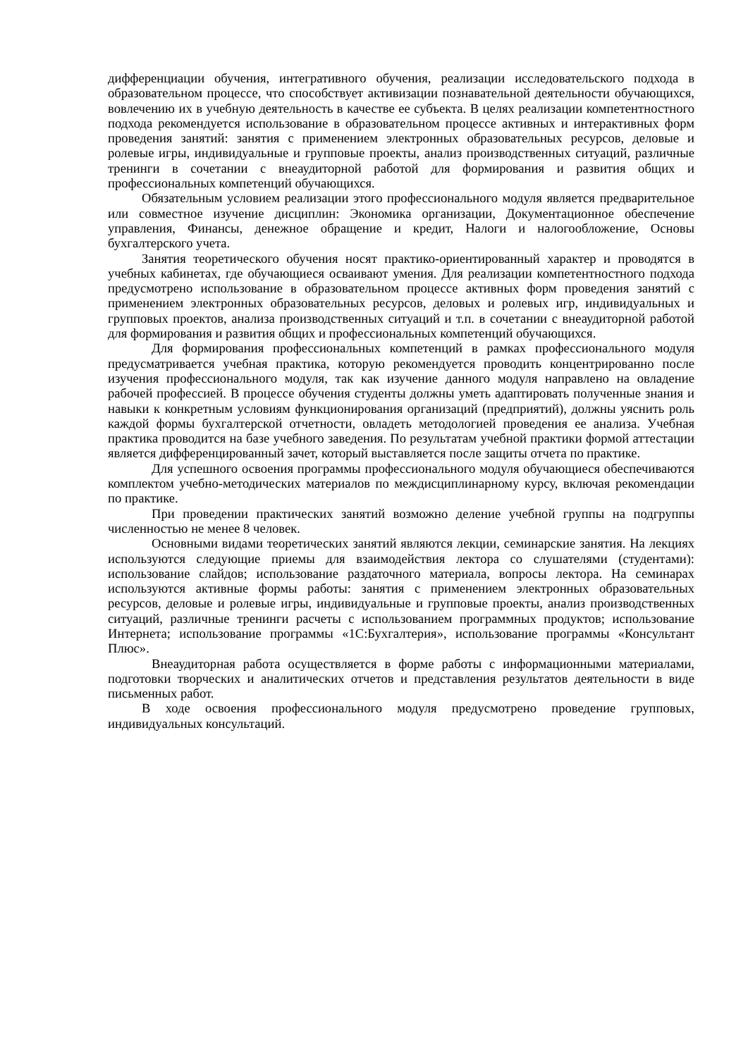дифференциации обучения, интегративного обучения, реализации исследовательского подхода в образовательном процессе, что способствует активизации познавательной деятельности обучающихся, вовлечению их в учебную деятельность в качестве ее субъекта. В целях реализации компетентностного подхода рекомендуется использование в образовательном процессе активных и интерактивных форм проведения занятий: занятия с применением электронных образовательных ресурсов, деловые и ролевые игры, индивидуальные и групповые проекты, анализ производственных ситуаций, различные тренинги в сочетании с внеаудиторной работой для формирования и развития общих и профессиональных компетенций обучающихся.
Обязательным условием реализации этого профессионального модуля является предварительное или совместное изучение дисциплин: Экономика организации, Документационное обеспечение управления, Финансы, денежное обращение и кредит, Налоги и налогообложение, Основы бухгалтерского учета.
Занятия теоретического обучения носят практико-ориентированный характер и проводятся в учебных кабинетах, где обучающиеся осваивают умения. Для реализации компетентностного подхода предусмотрено использование в образовательном процессе активных форм проведения занятий с применением электронных образовательных ресурсов, деловых и ролевых игр, индивидуальных и групповых проектов, анализа производственных ситуаций и т.п. в сочетании с внеаудиторной работой для формирования и развития общих и профессиональных компетенций обучающихся.
Для формирования профессиональных компетенций в рамках профессионального модуля предусматривается учебная практика, которую рекомендуется проводить концентрированно после изучения профессионального модуля, так как изучение данного модуля направлено на овладение рабочей профессией. В процессе обучения студенты должны уметь адаптировать полученные знания и навыки к конкретным условиям функционирования организаций (предприятий), должны уяснить роль каждой формы бухгалтерской отчетности, овладеть методологией проведения ее анализа. Учебная практика проводится на базе учебного заведения. По результатам учебной практики формой аттестации является дифференцированный зачет, который выставляется после защиты отчета по практике.
Для успешного освоения программы профессионального модуля обучающиеся обеспечиваются комплектом учебно-методических материалов по междисциплинарному курсу, включая рекомендации по практике.
При проведении практических занятий возможно деление учебной группы на подгруппы численностью не менее 8 человек.
Основными видами теоретических занятий являются лекции, семинарские занятия. На лекциях используются следующие приемы для взаимодействия лектора со слушателями (студентами): использование слайдов; использование раздаточного материала, вопросы лектора. На семинарах используются активные формы работы: занятия с применением электронных образовательных ресурсов, деловые и ролевые игры, индивидуальные и групповые проекты, анализ производственных ситуаций, различные тренинги расчеты с использованием программных продуктов; использование Интернета; использование программы «1С:Бухгалтерия», использование программы «Консультант Плюс».
Внеаудиторная работа осуществляется в форме работы с информационными материалами, подготовки творческих и аналитических отчетов и представления результатов деятельности в виде письменных работ.
В ходе освоения профессионального модуля предусмотрено проведение групповых, индивидуальных консультаций.